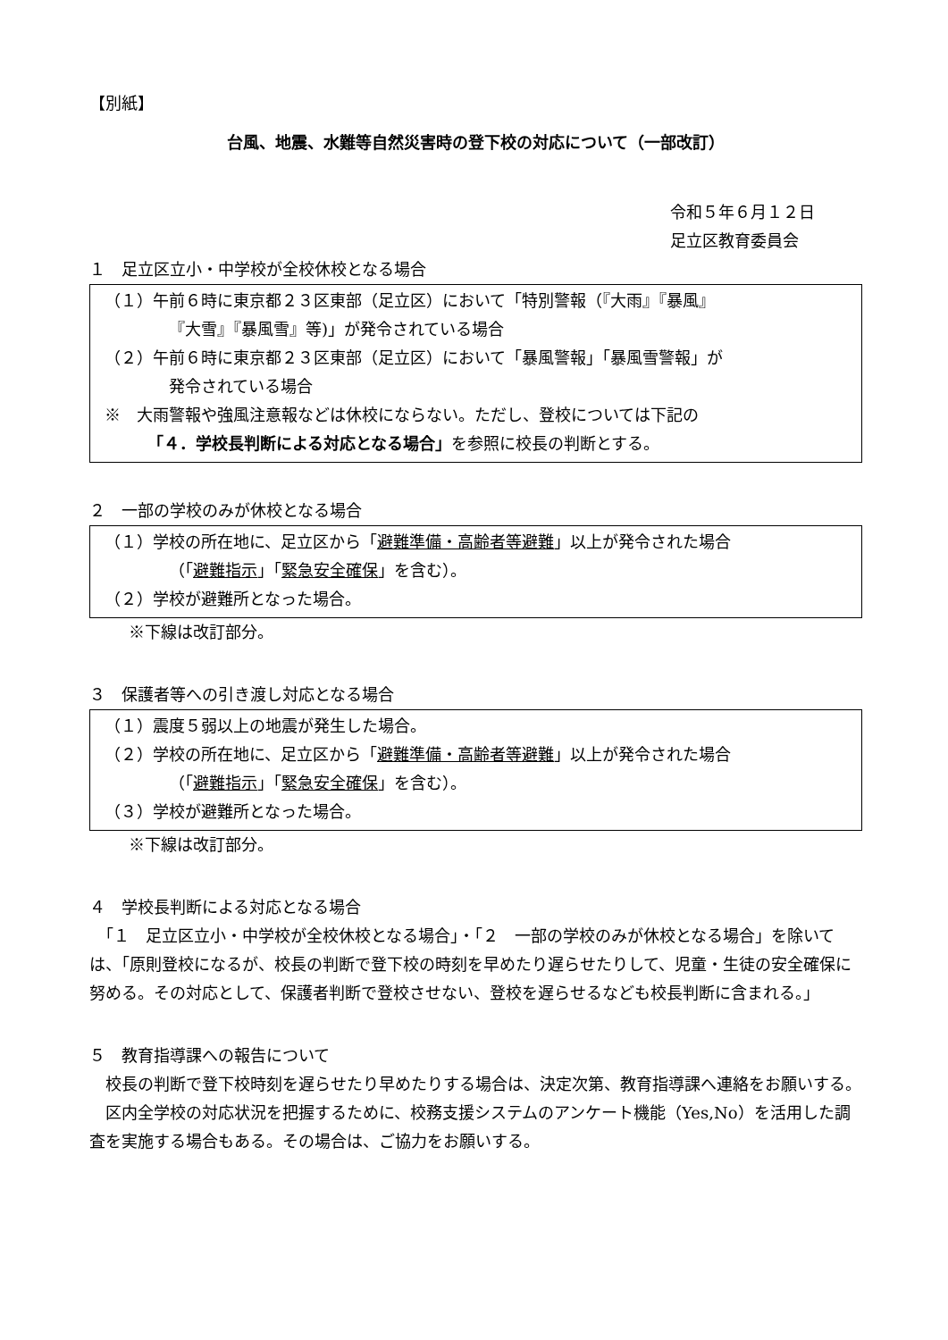【別紙】
台風、地震、水難等自然災害時の登下校の対応について（一部改訂）
令和５年６月１２日
足立区教育委員会
１　足立区立小・中学校が全校休校となる場合
（１）午前６時に東京都２３区東部（足立区）において「特別警報（『大雨』『暴風』
『大雪』『暴風雪』等)」が発令されている場合
（２）午前６時に東京都２３区東部（足立区）において「暴風警報」「暴風雪警報」が
発令されている場合
※　大雨警報や強風注意報などは休校にならない。ただし、登校については下記の
「４．学校長判断による対応となる場合」を参照に校長の判断とする。
２　一部の学校のみが休校となる場合
（１）学校の所在地に、足立区から「避難準備・高齢者等避難」以上が発令された場合
（「避難指示」「緊急安全確保」を含む）。
（２）学校が避難所となった場合。
※下線は改訂部分。
３　保護者等への引き渡し対応となる場合
（１）震度５弱以上の地震が発生した場合。
（２）学校の所在地に、足立区から「避難準備・高齢者等避難」以上が発令された場合
（「避難指示」「緊急安全確保」を含む）。
（３）学校が避難所となった場合。
※下線は改訂部分。
４　学校長判断による対応となる場合
　「１　足立区立小・中学校が全校休校となる場合」・「２　一部の学校のみが休校となる場合」を除いては、「原則登校になるが、校長の判断で登下校の時刻を早めたり遅らせたりして、児童・生徒の安全確保に努める。その対応として、保護者判断で登校させない、登校を遅らせるなども校長判断に含まれる。」
５　教育指導課への報告について
　校長の判断で登下校時刻を遅らせたり早めたりする場合は、決定次第、教育指導課へ連絡をお願いする。
　区内全学校の対応状況を把握するために、校務支援システムのアンケート機能（Yes,No）を活用した調査を実施する場合もある。その場合は、ご協力をお願いする。